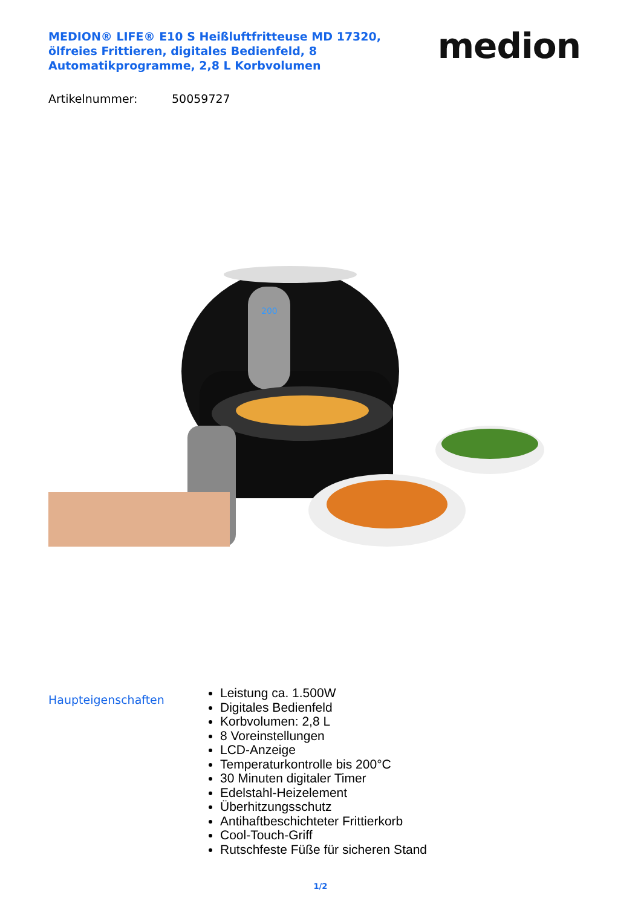MEDION® LIFE® E10 S Heißluftfritteuse MD 17320, ölfreies Frittieren, digitales Bedienfeld, 8 Automatikprogramme, 2,8 L Korbvolumen
medion
Artikelnummer: 50059727
200
Haupteigenschaften
Leistung ca. 1.500W
Digitales Bedienfeld
Korbvolumen: 2,8 L
8 Voreinstellungen
LCD-Anzeige
Temperaturkontrolle bis 200°C
30 Minuten digitaler Timer
Edelstahl-Heizelement
Überhitzungsschutz
Antihaftbeschichteter Frittierkorb
Cool-Touch-Griff
Rutschfeste Füße für sicheren Stand
1/2